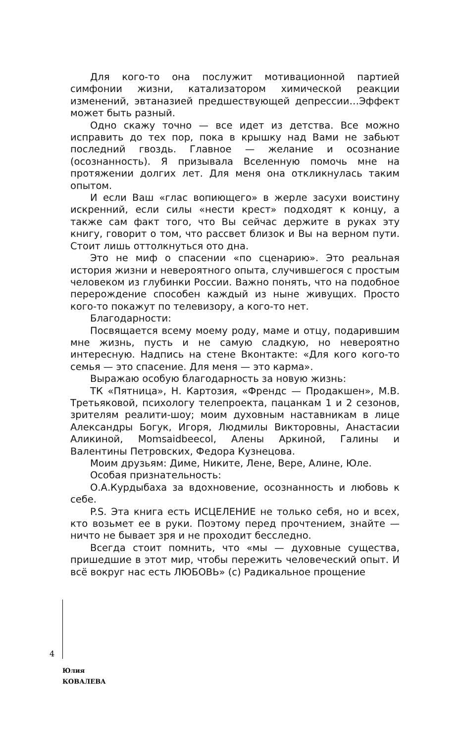Для кого-то она послужит мотивационной партией симфонии жизни, катализатором химической реакции изменений, эвтаназией предшествующей депрессии…Эффект может быть разный.
Одно скажу точно — все идет из детства. Все можно исправить до тех пор, пока в крышку над Вами не забьют последний гвоздь. Главное — желание и осознание (осознанность). Я призывала Вселенную помочь мне на протяжении долгих лет. Для меня она откликнулась таким опытом.
И если Ваш «глас вопиющего» в жерле засухи воистину искренний, если силы «нести крест» подходят к концу, а также сам факт того, что Вы сейчас держите в руках эту книгу, говорит о том, что рассвет близок и Вы на верном пути. Стоит лишь оттолкнуться ото дна.
Это не миф о спасении «по сценарию». Это реальная история жизни и невероятного опыта, случившегося с простым человеком из глубинки России. Важно понять, что на подобное перерождение способен каждый из ныне живущих. Просто кого-то покажут по телевизору, а кого-то нет.
Благодарности:
Посвящается всему моему роду, маме и отцу, подарившим мне жизнь, пусть и не самую сладкую, но невероятно интересную. Надпись на стене Вконтакте: «Для кого кого-то семья — это спасение. Для меня — это карма».
Выражаю особую благодарность за новую жизнь:
ТК «Пятница», Н. Картозия, «Френдс — Продакшен», М.В. Третьяковой, психологу телепроекта, пацанкам 1 и 2 сезонов, зрителям реалити-шоу; моим духовным наставникам в лице Александры Богук, Игоря, Людмилы Викторовны, Анастасии Аликиной, Momsaidbeecol, Алены Аркиной, Галины и Валентины Петровских, Федора Кузнецова.
Моим друзьям: Диме, Никите, Лене, Вере, Алине, Юле.
Особая признательность:
О.А.Курдыбаха за вдохновение, осознанность и любовь к себе.
P.S. Эта книга есть ИСЦЕЛЕНИЕ не только себя, но и всех, кто возьмет ее в руки. Поэтому перед прочтением, знайте — ничто не бывает зря и не проходит бесследно.
Всегда стоит помнить, что «мы — духовные существа, пришедшие в этот мир, чтобы пережить человеческий опыт. И всё вокруг нас есть ЛЮБОВЬ» (с) Радикальное прощение
4
Юлия
КОВАЛЕВА